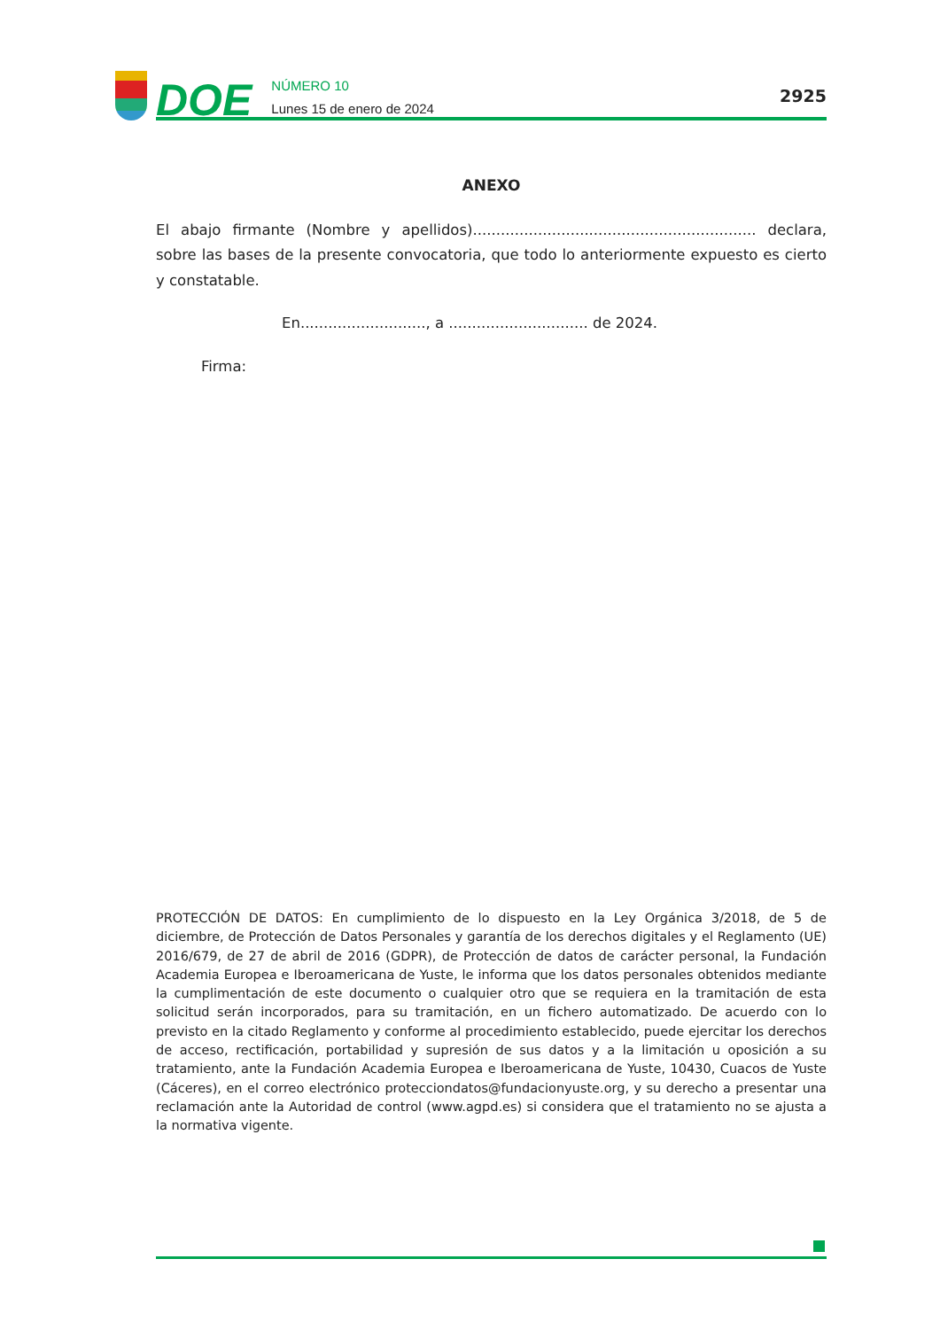DOE
NÚMERO 10
Lunes 15 de enero de 2024
2925
ANEXO
El abajo firmante (Nombre y apellidos)............................................................. declara, sobre las bases de la presente convocatoria, que todo lo anteriormente expuesto es cierto y constatable.
En..........................., a .............................. de 2024.
Firma:
PROTECCIÓN DE DATOS: En cumplimiento de lo dispuesto en la Ley Orgánica 3/2018, de 5 de diciembre, de Protección de Datos Personales y garantía de los derechos digitales y el Reglamento (UE) 2016/679, de 27 de abril de 2016 (GDPR), de Protección de datos de carácter personal, la Fundación Academia Europea e Iberoamericana de Yuste, le informa que los datos personales obtenidos mediante la cumplimentación de este documento o cualquier otro que se requiera en la tramitación de esta solicitud serán incorporados, para su tramitación, en un fichero automatizado. De acuerdo con lo previsto en la citado Reglamento y conforme al procedimiento establecido, puede ejercitar los derechos de acceso, rectificación, portabilidad y supresión de sus datos y a la limitación u oposición a su tratamiento, ante la Fundación Academia Europea e Iberoamericana de Yuste, 10430, Cuacos de Yuste (Cáceres), en el correo electrónico protecciondatos@fundacionyuste.org, y su derecho a presentar una reclamación ante la Autoridad de control (www.agpd.es) si considera que el tratamiento no se ajusta a la normativa vigente.